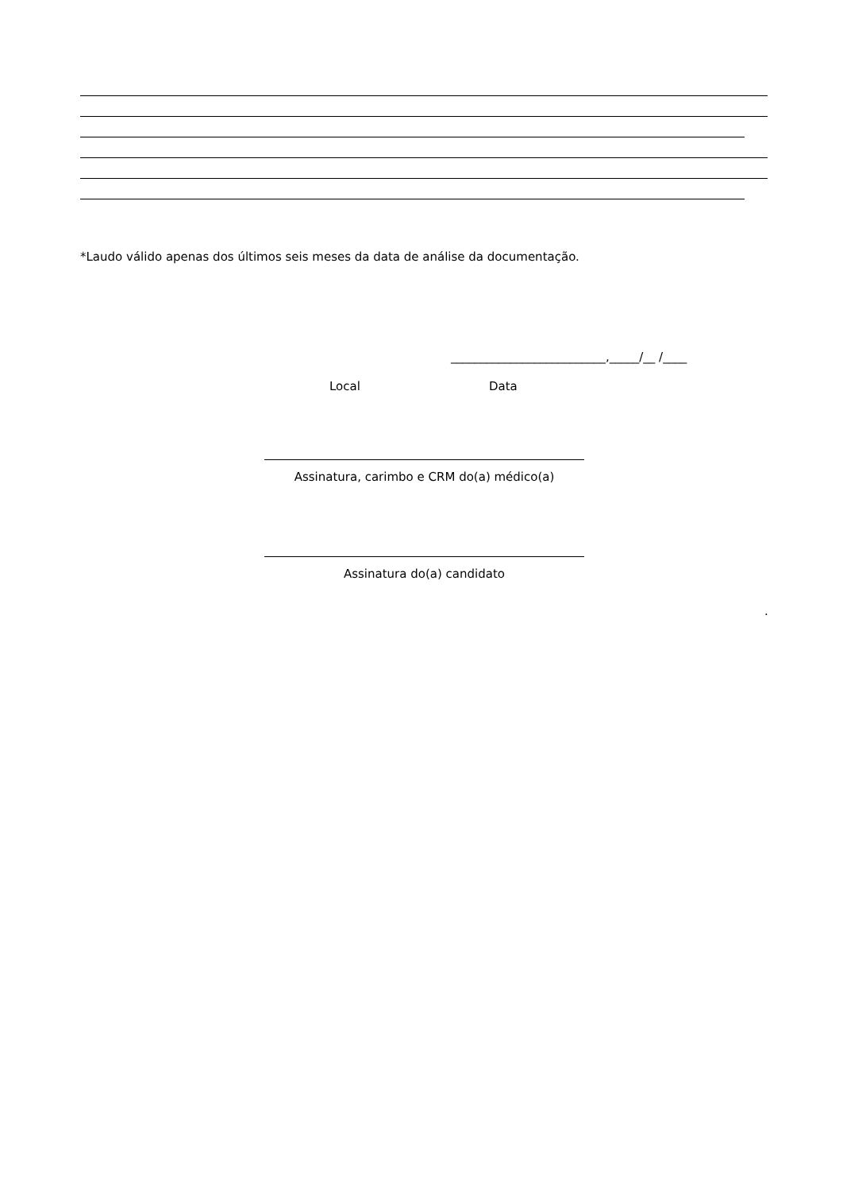*Laudo válido apenas dos últimos seis meses da data de análise da documentação.
__________________________,_____/__ /____
Local Data
Assinatura, carimbo e CRM do(a) médico(a)
Assinatura do(a) candidato
.